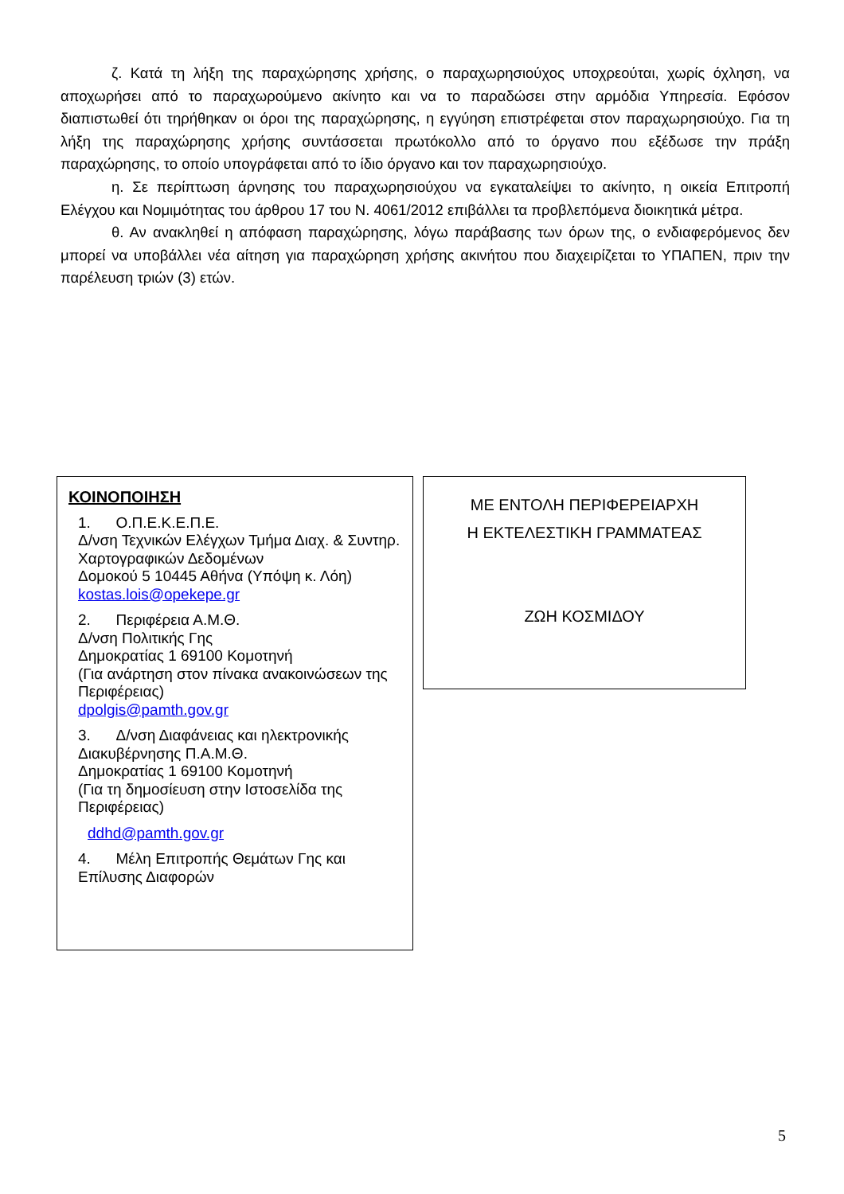ζ. Κατά τη λήξη της παραχώρησης χρήσης, ο παραχωρησιούχος υποχρεούται, χωρίς όχληση, να αποχωρήσει από το παραχωρούμενο ακίνητο και να το παραδώσει στην αρμόδια Υπηρεσία. Εφόσον διαπιστωθεί ότι τηρήθηκαν οι όροι της παραχώρησης, η εγγύηση επιστρέφεται στον παραχωρησιούχο. Για τη λήξη της παραχώρησης χρήσης συντάσσεται πρωτόκολλο από το όργανο που εξέδωσε την πράξη παραχώρησης, το οποίο υπογράφεται από το ίδιο όργανο και τον παραχωρησιούχο.
η. Σε περίπτωση άρνησης του παραχωρησιούχου να εγκαταλείψει το ακίνητο, η οικεία Επιτροπή Ελέγχου και Νομιμότητας του άρθρου 17 του Ν. 4061/2012 επιβάλλει τα προβλεπόμενα διοικητικά μέτρα.
θ. Αν ανακληθεί η απόφαση παραχώρησης, λόγω παράβασης των όρων της, ο ενδιαφερόμενος δεν μπορεί να υποβάλλει νέα αίτηση για παραχώρηση χρήσης ακινήτου που διαχειρίζεται το ΥΠΑΠΕΝ, πριν την παρέλευση τριών (3) ετών.
ΚΟΙΝΟΠΟΙΗΣΗ
1. Ο.Π.Ε.Κ.Ε.Π.Ε.
Δ/νση Τεχνικών Ελέγχων Τμήμα Διαχ. & Συντηρ. Χαρτογραφικών Δεδομένων
Δομοκού 5 10445 Αθήνα (Υπόψη κ. Λόη)
kostas.lois@opekepe.gr
2. Περιφέρεια Α.Μ.Θ.
Δ/νση Πολιτικής Γης
Δημοκρατίας 1 69100 Κομοτηνή
(Για ανάρτηση στον πίνακα ανακοινώσεων της Περιφέρειας)
dpolgis@pamth.gov.gr
3. Δ/νση Διαφάνειας και ηλεκτρονικής Διακυβέρνησης Π.Α.Μ.Θ.
Δημοκρατίας 1 69100 Κομοτηνή
(Για τη δημοσίευση στην Ιστοσελίδα της Περιφέρειας)
ddhd@pamth.gov.gr
4. Μέλη Επιτροπής Θεμάτων Γης και Επίλυσης Διαφορών
ΜΕ ΕΝΤΟΛΗ ΠΕΡΙΦΕΡΕΙΑΡΧΗ
Η ΕΚΤΕΛΕΣΤΙΚΗ ΓΡΑΜΜΑΤΕΑΣ
ΖΩΗ ΚΟΣΜΙΔΟΥ
5